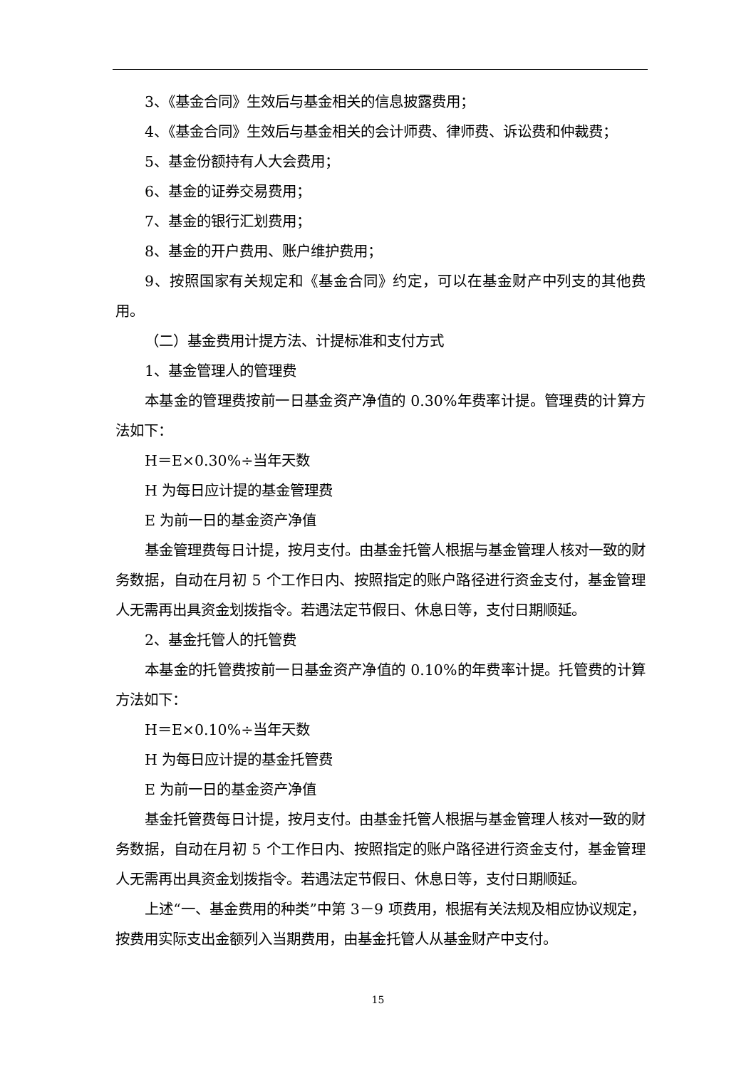3、《基金合同》生效后与基金相关的信息披露费用；
4、《基金合同》生效后与基金相关的会计师费、律师费、诉讼费和仲裁费；
5、基金份额持有人大会费用；
6、基金的证券交易费用；
7、基金的银行汇划费用；
8、基金的开户费用、账户维护费用；
9、按照国家有关规定和《基金合同》约定，可以在基金财产中列支的其他费用。
（二）基金费用计提方法、计提标准和支付方式
1、基金管理人的管理费
本基金的管理费按前一日基金资产净值的 0.30%年费率计提。管理费的计算方法如下：
H＝E×0.30%÷当年天数
H 为每日应计提的基金管理费
E 为前一日的基金资产净值
基金管理费每日计提，按月支付。由基金托管人根据与基金管理人核对一致的财务数据，自动在月初 5 个工作日内、按照指定的账户路径进行资金支付，基金管理人无需再出具资金划拨指令。若遇法定节假日、休息日等，支付日期顺延。
2、基金托管人的托管费
本基金的托管费按前一日基金资产净值的 0.10%的年费率计提。托管费的计算方法如下：
H＝E×0.10%÷当年天数
H 为每日应计提的基金托管费
E 为前一日的基金资产净值
基金托管费每日计提，按月支付。由基金托管人根据与基金管理人核对一致的财务数据，自动在月初 5 个工作日内、按照指定的账户路径进行资金支付，基金管理人无需再出具资金划拨指令。若遇法定节假日、休息日等，支付日期顺延。
上述“一、基金费用的种类”中第 3－9 项费用，根据有关法规及相应协议规定，按费用实际支出金额列入当期费用，由基金托管人从基金财产中支付。
15